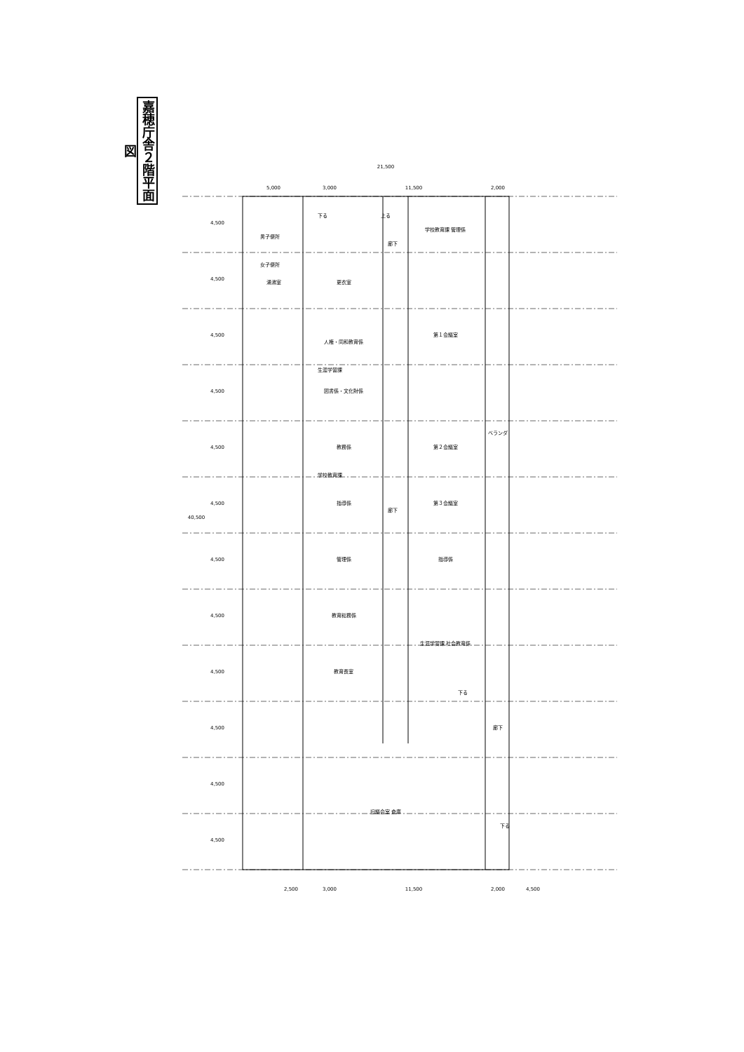嘉穂庁舎２階平面図
女子便所
男子便所
湯沸室
更衣室
人権・同和教育係
生涯学習課
図書係・文化財係
教務係
学校教育課
指導係
管理係
教育総務係
教育長室
廊下
廊下
学校教育課 管理係
第１会議室
第２会議室
第３会議室
指導係
生涯学習課 社会教育係
ベランダ
廊下
旧議会室 倉庫
下る
上る
下る
下る
3,000
11,500
21,500
5,000
2,000
4,500
4,500
4,500
4,500
4,500
4,500
4,500
4,500
4,500
4,500
4,500
4,500
40,500
2,500
3,000
11,500
2,000
4,500